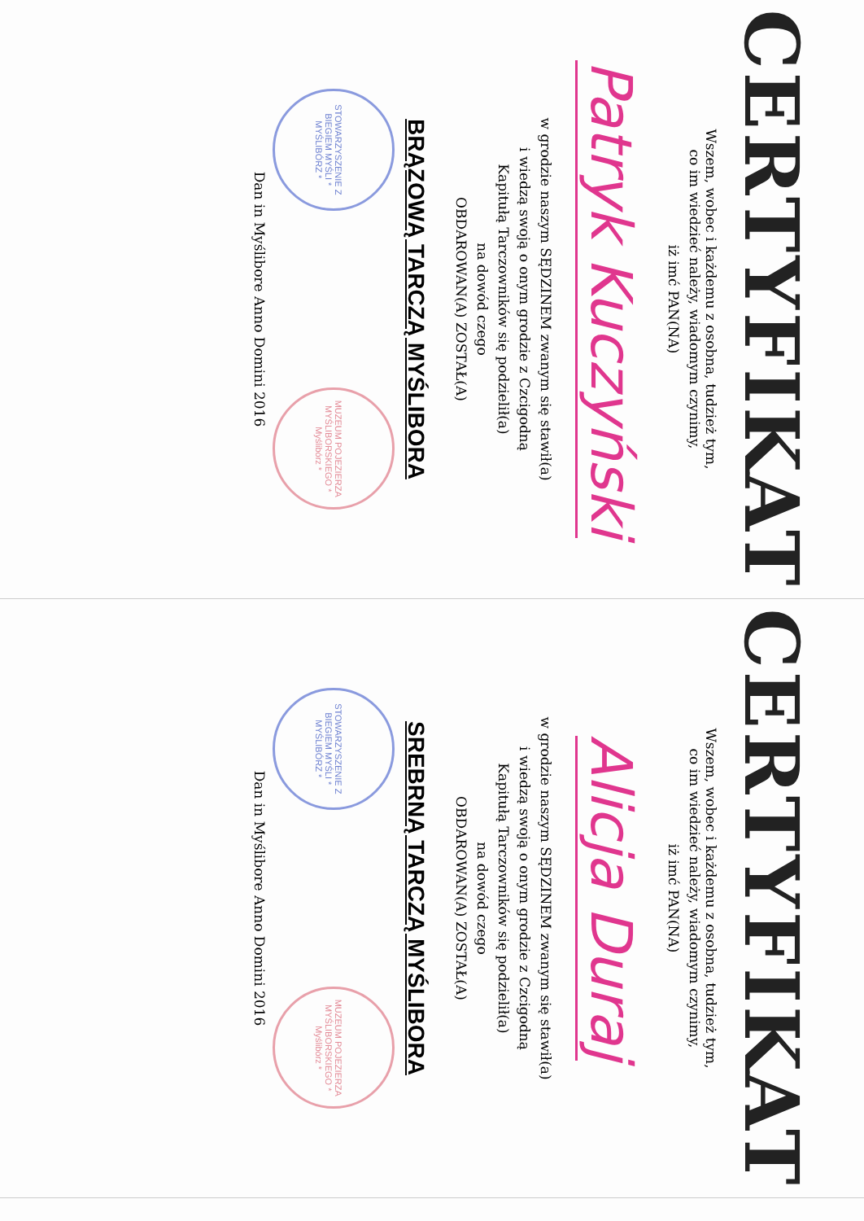CERTYFIKAT
Wszem, wobec i każdemu z osobna, tudzież tym,
co im wiedzieć należy, wiadomym czynimy,
iż imć PAN(NA)
Patryk Kuczyński
w grodzie naszym SĘDZINEM zwanym się stawił(a)
i wiedzą swoją o onym grodzie z Czcigodną
Kapitułą Tarczowników się podzielił(a)
na dowód czego
OBDAROWAN(A) ZOSTAŁ(A)
BRĄZOWĄ TARCZĄ MYŚLIBORA
STOWARZYSZENIE Z BIEGIEM MYŚLI * MYŚLIBÓRZ * MUZEUM POJEZIERZA MYŚLIBORSKIEGO * Myślibórz *
Dan in Myślibore Anno Domini 2016
CERTYFIKAT
Wszem, wobec i każdemu z osobna, tudzież tym,
co im wiedzieć należy, wiadomym czynimy,
iż imć PAN(NA)
Alicja Duraj
w grodzie naszym SĘDZINEM zwanym się stawił(a)
i wiedzą swoją o onym grodzie z Czcigodną
Kapitułą Tarczowników się podzielił(a)
na dowód czego
OBDAROWAN(A) ZOSTAŁ(A)
SREBRNĄ TARCZĄ MYŚLIBORA
STOWARZYSZENIE Z BIEGIEM MYŚLI * MYŚLIBÓRZ * MUZEUM POJEZIERZA MYŚLIBORSKIEGO * Myślibórz *
Dan in Myślibore Anno Domini 2016